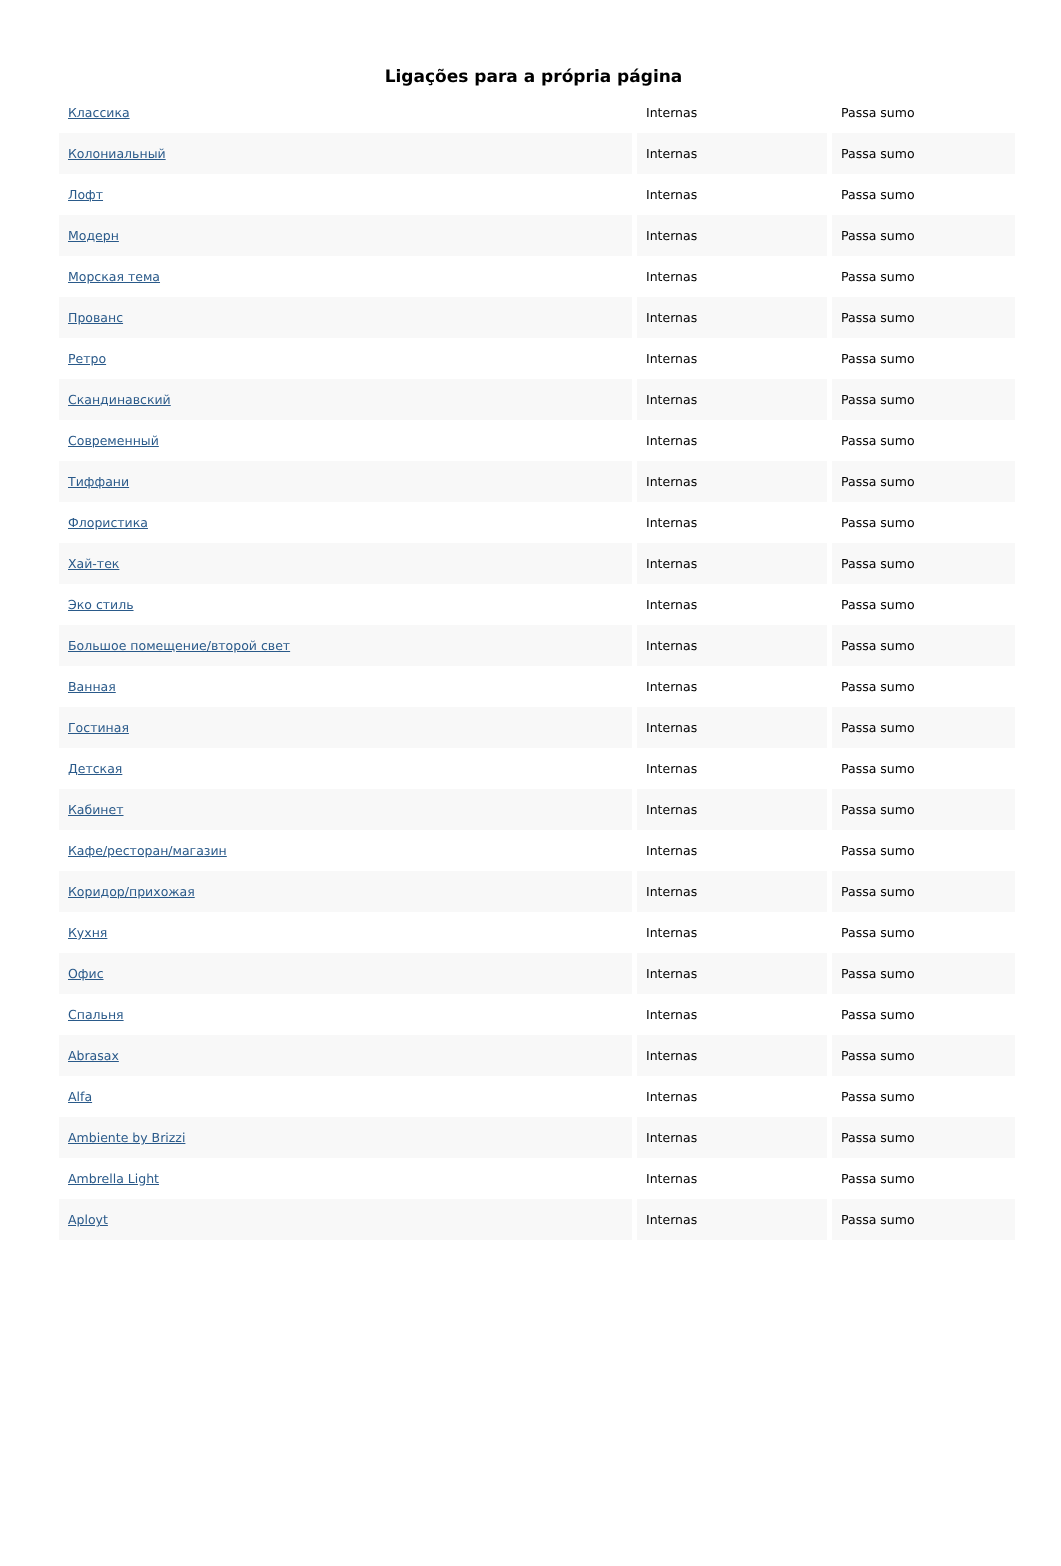Ligações para a própria página
| Классика | Internas | Passa sumo |
| Колониальный | Internas | Passa sumo |
| Лофт | Internas | Passa sumo |
| Модерн | Internas | Passa sumo |
| Морская тема | Internas | Passa sumo |
| Прованс | Internas | Passa sumo |
| Ретро | Internas | Passa sumo |
| Скандинавский | Internas | Passa sumo |
| Современный | Internas | Passa sumo |
| Тиффани | Internas | Passa sumo |
| Флористика | Internas | Passa sumo |
| Хай-тек | Internas | Passa sumo |
| Эко стиль | Internas | Passa sumo |
| Большое помещение/второй свет | Internas | Passa sumo |
| Ванная | Internas | Passa sumo |
| Гостиная | Internas | Passa sumo |
| Детская | Internas | Passa sumo |
| Кабинет | Internas | Passa sumo |
| Кафе/ресторан/магазин | Internas | Passa sumo |
| Коридор/прихожая | Internas | Passa sumo |
| Кухня | Internas | Passa sumo |
| Офис | Internas | Passa sumo |
| Спальня | Internas | Passa sumo |
| Abrasax | Internas | Passa sumo |
| Alfa | Internas | Passa sumo |
| Ambiente by Brizzi | Internas | Passa sumo |
| Ambrella Light | Internas | Passa sumo |
| Aployt | Internas | Passa sumo |